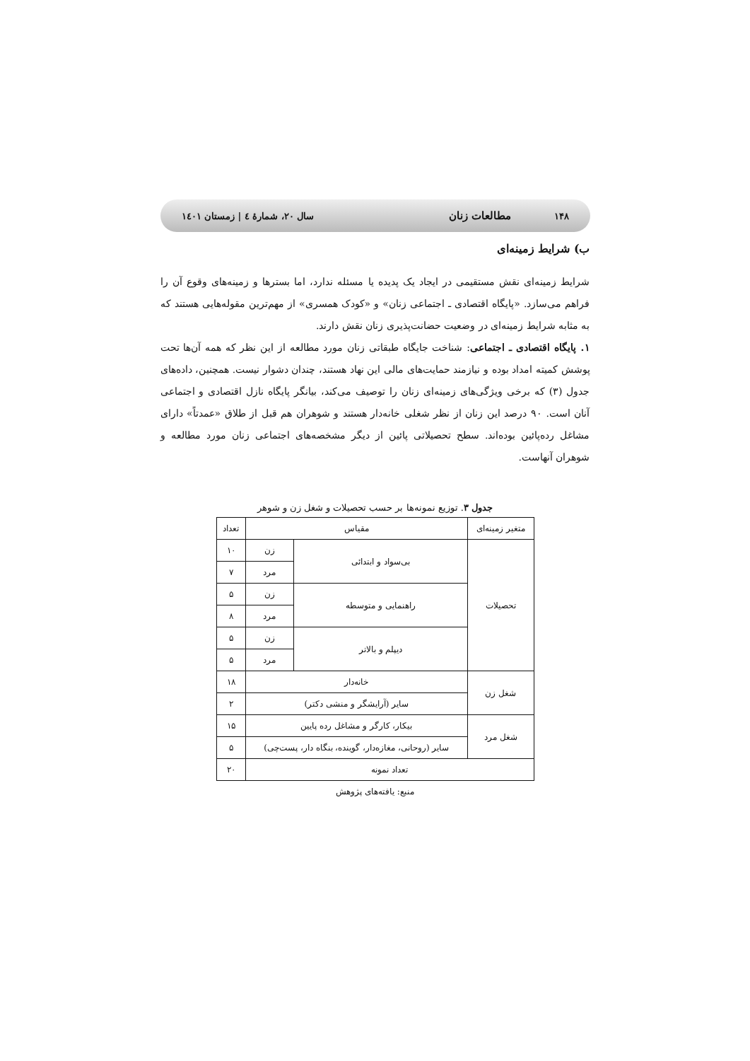۱۴۸ مطالعات زنان سال ۲۰، شمارهٔ ٤ | زمستان ۱٤۰۱
ب) شرایط زمینه‌ای
شرایط زمینه‌ای نقش مستقیمی در ایجاد یک پدیده یا مسئله ندارد، اما بسترها و زمینه‌های وقوع آن را فراهم می‌سازد. «پایگاه اقتصادی ـ اجتماعی زنان» و «کودک همسری» از مهم‌ترین مقوله‌هایی هستند که به مثابه شرایط زمینه‌ای در وضعیت حضانت‌پذیری زنان نقش دارند.
۱. پایگاه اقتصادی ـ اجتماعی: شناخت جایگاه طبقاتی زنان مورد مطالعه از این نظر که همه آن‌ها تحت پوشش کمیته امداد بوده و نیازمند حمایت‌های مالی این نهاد هستند، چندان دشوار نیست. همچنین، داده‌های جدول (۳) که برخی ویژگی‌های زمینه‌ای زنان را توصیف می‌کند، بیانگر پایگاه نازل اقتصادی و اجتماعی آنان است. ۹۰ درصد این زنان از نظر شغلی خانه‌دار هستند و شوهران هم قبل از طلاق «عمدتاً» دارای مشاغل رده‌پائین بوده‌اند. سطح تحصیلاتی پائین از دیگر مشخصه‌های اجتماعی زنان مورد مطالعه و شوهران آنهاست.
جدول ۳. توزیع نمونه‌ها بر حسب تحصیلات و شغل زن و شوهر
| متغیر زمینه‌ای | مقیاس | | تعداد |
| --- | --- | --- | --- |
| تحصیلات | بی‌سواد و ابتدائی | زن | ۱۰ |
| | | مرد | ۷ |
| | راهنمایی و متوسطه | زن | ۵ |
| | | مرد | ۸ |
| | دیپلم و بالاتر | زن | ۵ |
| | | مرد | ۵ |
| شغل زن | خانه‌دار | | ۱۸ |
| | سایر (آرایشگر و منشی دکتر) | | ۲ |
| شغل مرد | بیکار، کارگر و مشاغل رده پایین | | ۱۵ |
| | سایر (روحانی، مغازه‌دار، گوینده، بنگاه دار، پست‌چی) | | ۵ |
| تعداد نمونه | | | ۲۰ |
منبع: یافته‌های پژوهش